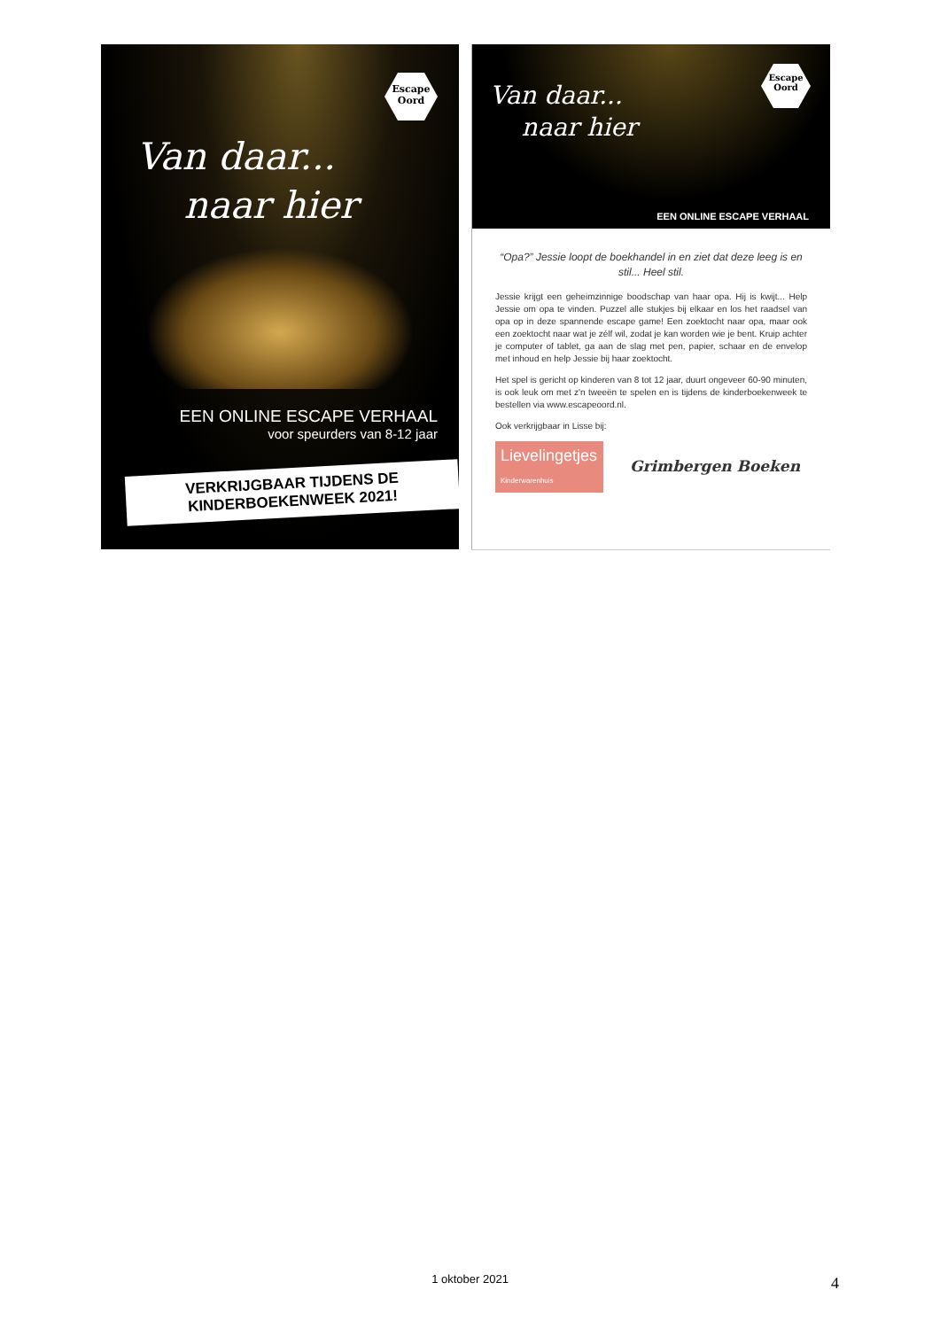Escape
Oord
Van daar...
naar hier
EEN ONLINE ESCAPE VERHAAL
voor speurders van 8-12 jaar
VERKRIJGBAAR TIJDENS DE
KINDERBOEKENWEEK 2021!
Escape
Oord
Van daar...
naar hier
EEN ONLINE ESCAPE VERHAAL
“Opa?” Jessie loopt de boekhandel in en ziet dat deze leeg is en stil... Heel stil.
Jessie krijgt een geheimzinnige boodschap van haar opa. Hij is kwijt... Help Jessie om opa te vinden. Puzzel alle stukjes bij elkaar en los het raadsel van opa op in deze spannende escape game! Een zoektocht naar opa, maar ook een zoektocht naar wat je zélf wil, zodat je kan worden wie je bent. Kruip achter je computer of tablet, ga aan de slag met pen, papier, schaar en de envelop met inhoud en help Jessie bij haar zoektocht.
Het spel is gericht op kinderen van 8 tot 12 jaar, duurt ongeveer 60-90 minuten, is ook leuk om met z'n tweeën te spelen en is tijdens de kinderboekenweek te bestellen via www.escapeoord.nl.
Ook verkrijgbaar in Lisse bij:
Lievelingetjes Kinderwarenhuis
Grimbergen Boeken
1 oktober 2021 4